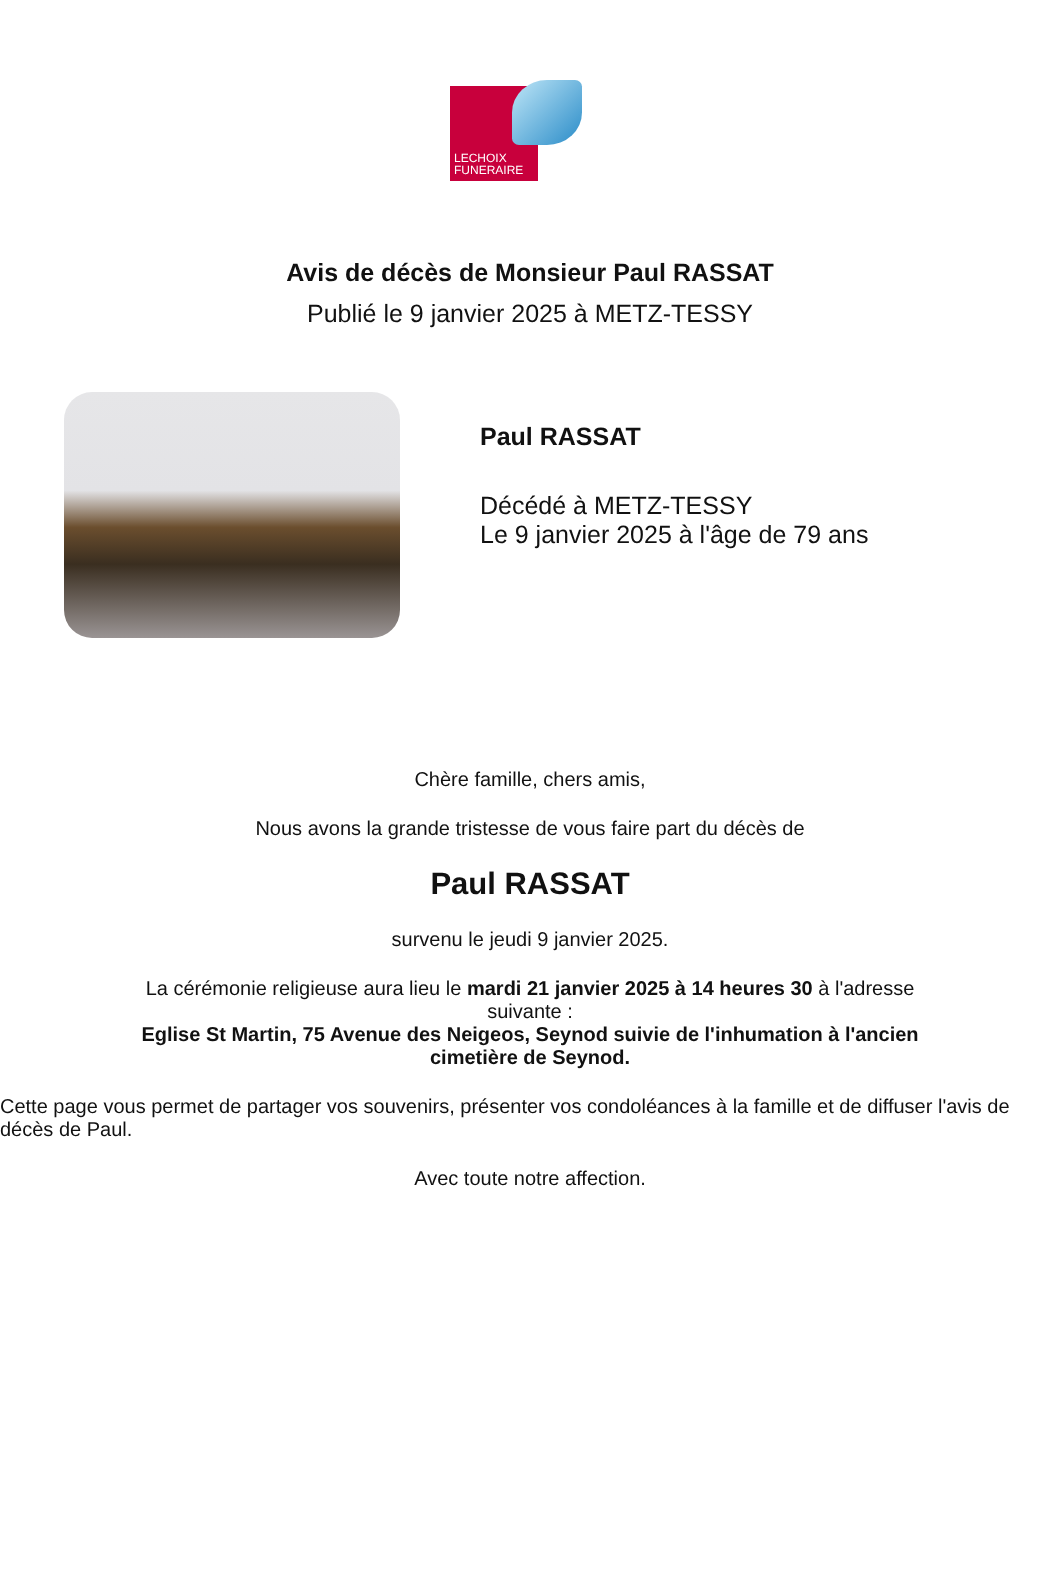LECHOIX
FUNERAIRE
Avis de décès de Monsieur Paul RASSAT
Publié le 9 janvier 2025 à METZ-TESSY
Paul RASSAT
Décédé à METZ-TESSY
Le 9 janvier 2025 à l'âge de 79 ans
Chère famille, chers amis,
Nous avons la grande tristesse de vous faire part du décès de
Paul RASSAT
survenu le jeudi 9 janvier 2025.
La cérémonie religieuse aura lieu le mardi 21 janvier 2025 à 14 heures 30 à l'adresse suivante :
Eglise St Martin, 75 Avenue des Neigeos, Seynod suivie de l'inhumation à l'ancien cimetière de Seynod.
Cette page vous permet de partager vos souvenirs, présenter vos condoléances à la famille et de diffuser l'avis de décès de Paul.
Avec toute notre affection.